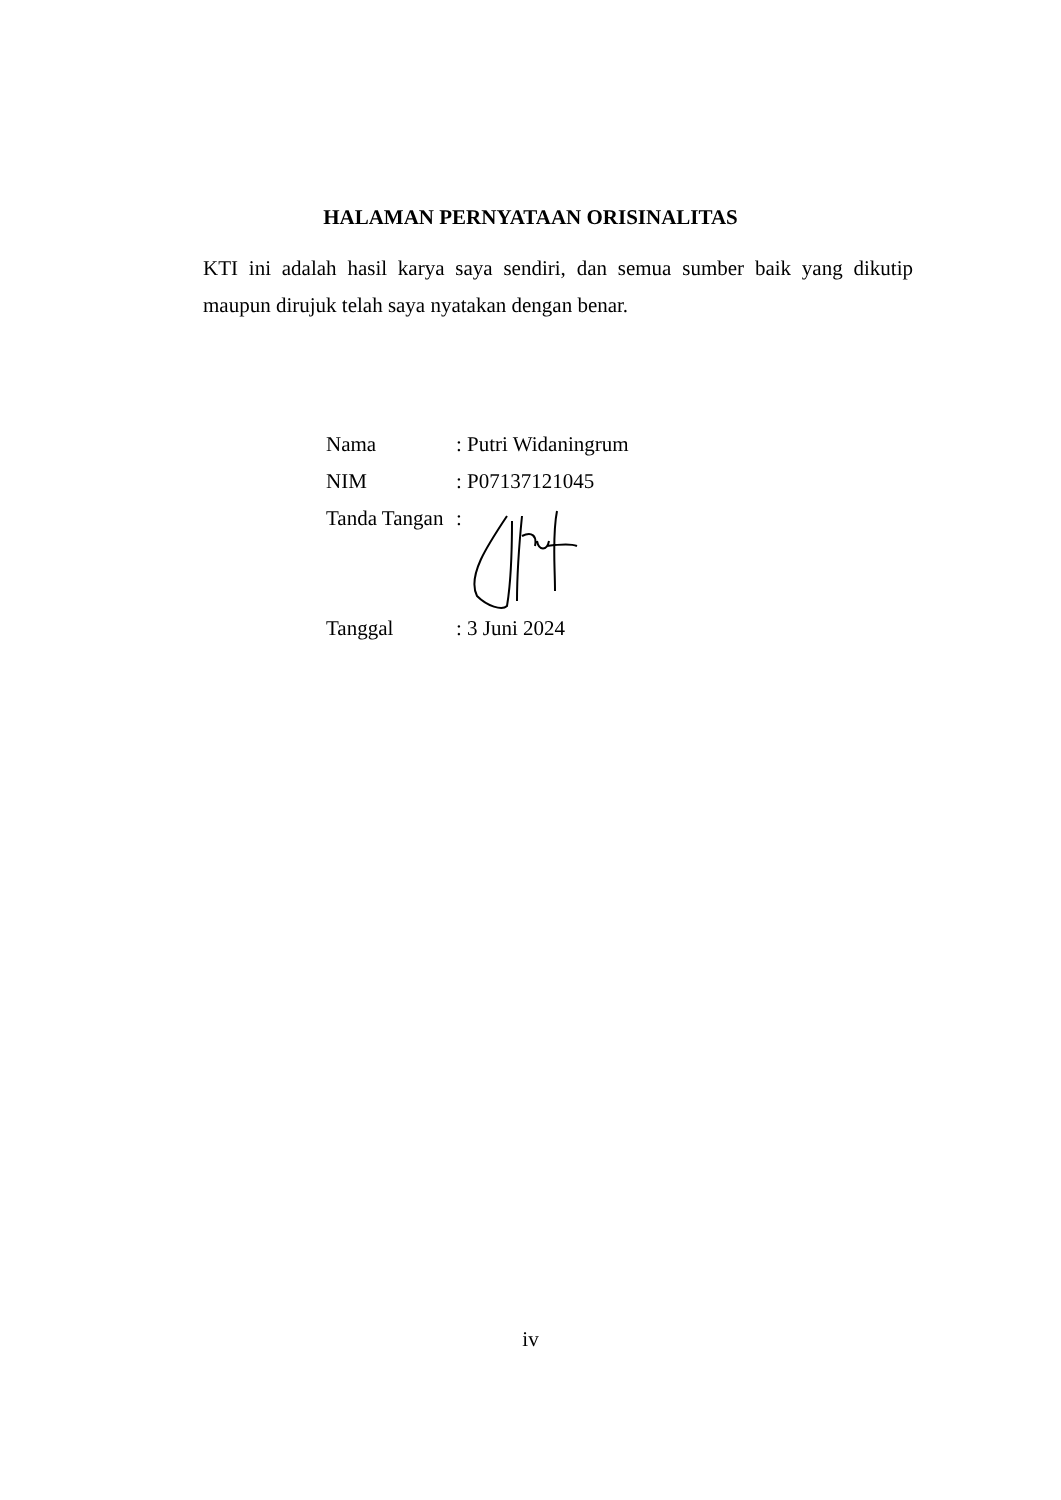HALAMAN PERNYATAAN ORISINALITAS
KTI ini adalah hasil karya saya sendiri, dan semua sumber baik yang dikutip maupun dirujuk telah saya nyatakan dengan benar.
| Nama | : Putri Widaningrum |
| NIM | : P07137121045 |
| Tanda Tangan | : |
| Tanggal | : 3 Juni 2024 |
iv